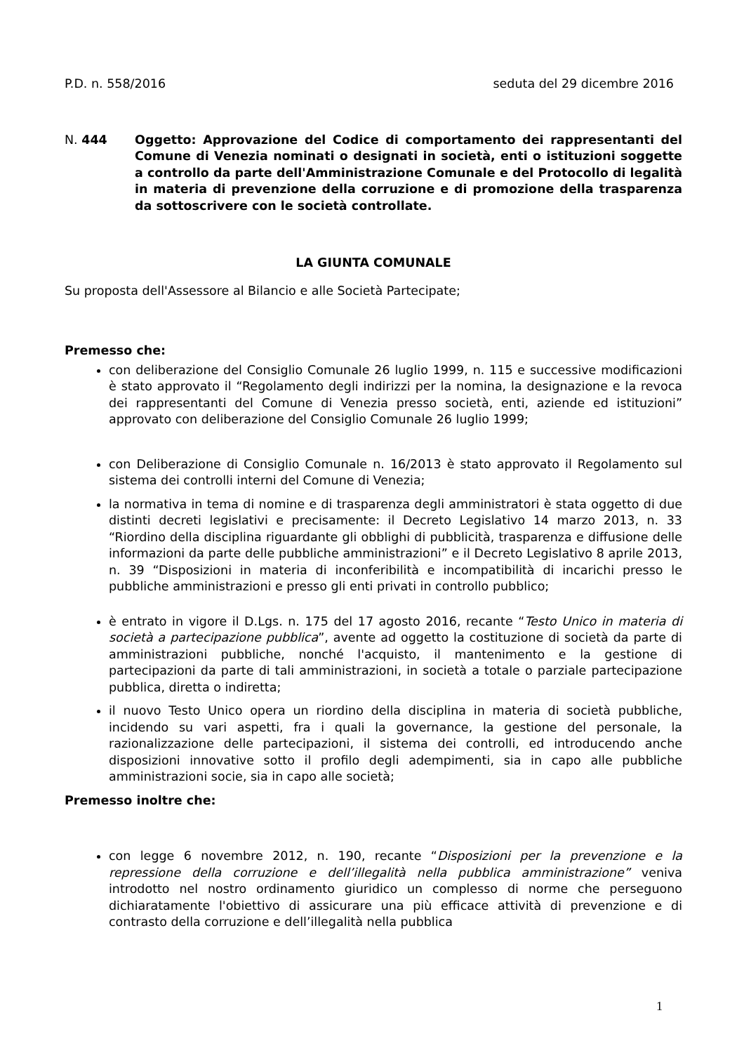P.D. n. 558/2016 seduta del 29 dicembre 2016
N. 444 Oggetto: Approvazione del Codice di comportamento dei rappresentanti del Comune di Venezia nominati o designati in società, enti o istituzioni soggette a controllo da parte dell'Amministrazione Comunale e del Protocollo di legalità in materia di prevenzione della corruzione e di promozione della trasparenza da sottoscrivere con le società controllate.
LA GIUNTA COMUNALE
Su proposta dell'Assessore al Bilancio e alle Società Partecipate;
Premesso che:
con deliberazione del Consiglio Comunale 26 luglio 1999, n. 115 e successive modificazioni è stato approvato il “Regolamento degli indirizzi per la nomina, la designazione e la revoca dei rappresentanti del Comune di Venezia presso società, enti, aziende ed istituzioni” approvato con deliberazione del Consiglio Comunale 26 luglio 1999;
con Deliberazione di Consiglio Comunale n. 16/2013 è stato approvato il Regolamento sul sistema dei controlli interni del Comune di Venezia;
la normativa in tema di nomine e di trasparenza degli amministratori è stata oggetto di due distinti decreti legislativi e precisamente: il Decreto Legislativo 14 marzo 2013, n. 33 “Riordino della disciplina riguardante gli obblighi di pubblicità, trasparenza e diffusione delle informazioni da parte delle pubbliche amministrazioni” e il Decreto Legislativo 8 aprile 2013, n. 39 “Disposizioni in materia di inconferibilità e incompatibilità di incarichi presso le pubbliche amministrazioni e presso gli enti privati in controllo pubblico;
è entrato in vigore il D.Lgs. n. 175 del 17 agosto 2016, recante “Testo Unico in materia di società a partecipazione pubblica”, avente ad oggetto la costituzione di società da parte di amministrazioni pubbliche, nonché l'acquisto, il mantenimento e la gestione di partecipazioni da parte di tali amministrazioni, in società a totale o parziale partecipazione pubblica, diretta o indiretta;
il nuovo Testo Unico opera un riordino della disciplina in materia di società pubbliche, incidendo su vari aspetti, fra i quali la governance, la gestione del personale, la razionalizzazione delle partecipazioni, il sistema dei controlli, ed introducendo anche disposizioni innovative sotto il profilo degli adempimenti, sia in capo alle pubbliche amministrazioni socie, sia in capo alle società;
Premesso inoltre che:
con legge 6 novembre 2012, n. 190, recante “Disposizioni per la prevenzione e la repressione della corruzione e dell’illegalità nella pubblica amministrazione” veniva introdotto nel nostro ordinamento giuridico un complesso di norme che perseguono dichiaratamente l'obiettivo di assicurare una più efficace attività di prevenzione e di contrasto della corruzione e dell’illegalità nella pubblica
1